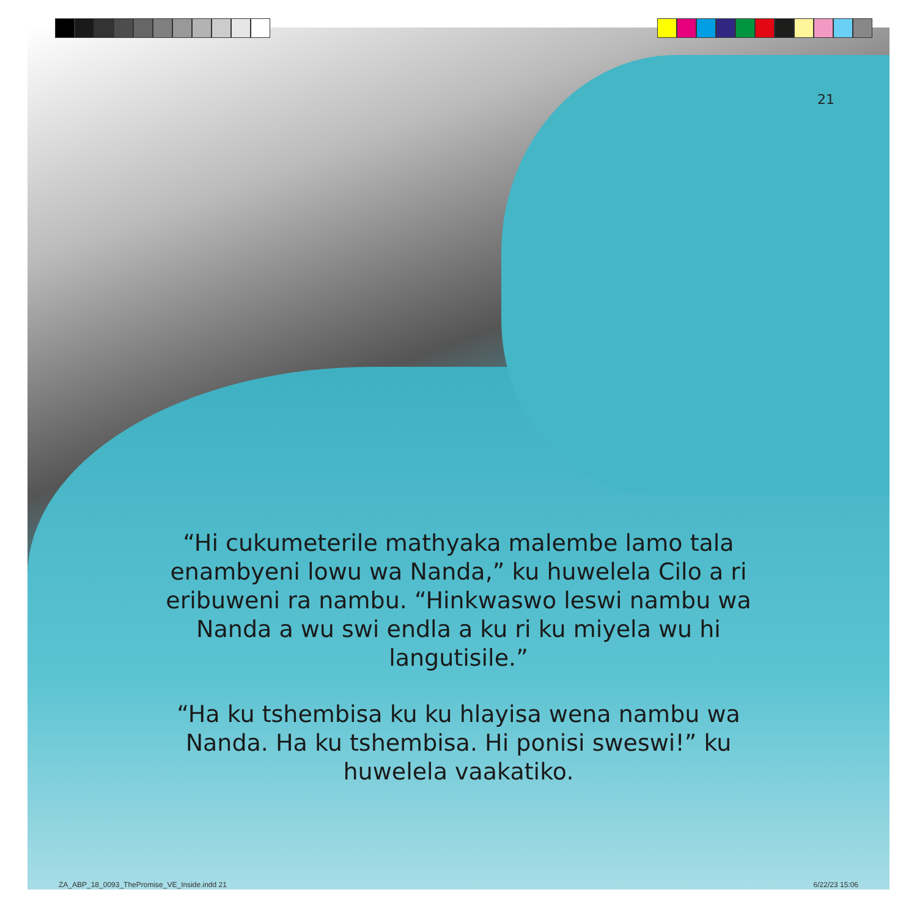21
“Hi cukumeterile mathyaka malembe lamo tala enambyeni lowu wa Nanda,” ku huwelela Cilo a ri eribuweni ra nambu. “Hinkwaswo leswi nambu wa Nanda a wu swi endla a ku ri ku miyela wu hi langutisile.”
“Ha ku tshembisa ku ku hlayisa wena nambu wa Nanda. Ha ku tshembisa. Hi ponisi sweswi!” ku huwelela vaakatiko.
ZA_ABP_18_0093_ThePromise_VE_Inside.indd 21 6/22/23 15:06